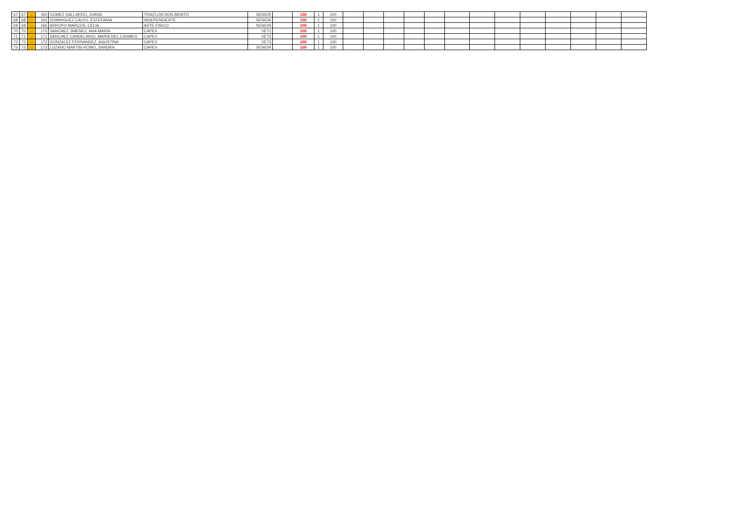| 67 | 67 | ↔ | 160 | GOMEZ GALLARDO, JUANA | TRIATLON DON BENITO | SENIOR | | 100 | 1 | 100 | | | | | | | | | | | | | |
| 68 | 68 | ↔ | 162 | DOMINGUEZ CALVO, ESTEFANIA | INDEPENDIENTE | SENIOR | | 100 | 1 | 100 | | | | | | | | | | | | | |
| 69 | 69 | ↔ | 166 | ARROYO MARCOS, CELIA | ARTE FISICO | SENIOR | | 100 | 1 | 100 | | | | | | | | | | | | | |
| 70 | 70 | ↔ | 170 | SANCHEZ JIMENEZ, ANA MARÍA | CAPEX | VET1 | | 100 | 1 | 100 | | | | | | | | | | | | | |
| 71 | 71 | ↔ | 171 | SÁNCHEZ CANDELARIO, MARÍA DEL CARMEN | CAPEX | VET2 | | 100 | 1 | 100 | | | | | | | | | | | | | |
| 72 | 72 | ↔ | 172 | GONZALEZ FERNANDEZ, AGUSTINA | CAPEX | VET3 | | 100 | 1 | 100 | | | | | | | | | | | | | |
| 73 | 73 | ↔ | 173 | LOZANO MARTIN-ROMO, SANDRA | CAPEX | SENIOR | | 100 | 1 | 100 | | | | | | | | | | | | | |